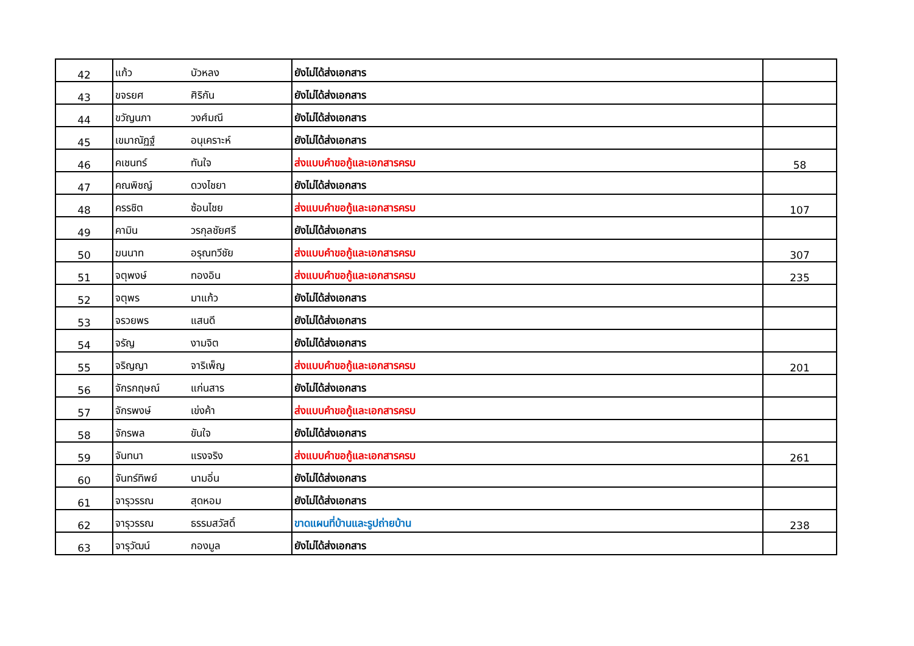| 42 | แก้ว | บัวหลง | ยังไม่ได้ส่งเอกสาร | |
| 43 | ขจรยศ | ศิริกัน | ยังไม่ได้ส่งเอกสาร | |
| 44 | ขวัญนภา | วงศ์มณี | ยังไม่ได้ส่งเอกสาร | |
| 45 | เขมาณัฏฐ์ | อนุเคราะห์ | ยังไม่ได้ส่งเอกสาร | |
| 46 | คเชนทร์ | ทันใจ | ส่งแบบคำขอกู้และเอกสารครบ | 58 |
| 47 | คณพิชญ์ | ดวงไชยา | ยังไม่ได้ส่งเอกสาร | |
| 48 | ครรชิต | ซ้อนไชย | ส่งแบบคำขอกู้และเอกสารครบ | 107 |
| 49 | คามิน | วรกุลชัยศรี | ยังไม่ได้ส่งเอกสาร | |
| 50 | ฆนนาท | อรุณทวีชัย | ส่งแบบคำขอกู้และเอกสารครบ | 307 |
| 51 | จตุพงษ์ | ทองอิน | ส่งแบบคำขอกู้และเอกสารครบ | 235 |
| 52 | จตุพร | มาแก้ว | ยังไม่ได้ส่งเอกสาร | |
| 53 | จรวยพร | แสนดี | ยังไม่ได้ส่งเอกสาร | |
| 54 | จรัญ | งามจิต | ยังไม่ได้ส่งเอกสาร | |
| 55 | จริญญา | จาริเพ็ญ | ส่งแบบคำขอกู้และเอกสารครบ | 201 |
| 56 | จักรกฤษณ์ | แก่นสาร | ยังไม่ได้ส่งเอกสาร | |
| 57 | จักรพงษ์ | เข่งค้า | ส่งแบบคำขอกู้และเอกสารครบ | |
| 58 | จักรพล | ขันใจ | ยังไม่ได้ส่งเอกสาร | |
| 59 | จันทนา | แรงจริง | ส่งแบบคำขอกู้และเอกสารครบ | 261 |
| 60 | จันทร์ทิพย์ | นามอิ่น | ยังไม่ได้ส่งเอกสาร | |
| 61 | จารุวรรณ | สุดหอม | ยังไม่ได้ส่งเอกสาร | |
| 62 | จารุวรรณ | ธรรมสวัสดิ์ | ขาดแผนที่บ้านและรูปถ่ายบ้าน | 238 |
| 63 | จารุวัฒน์ | กองมูล | ยังไม่ได้ส่งเอกสาร | |